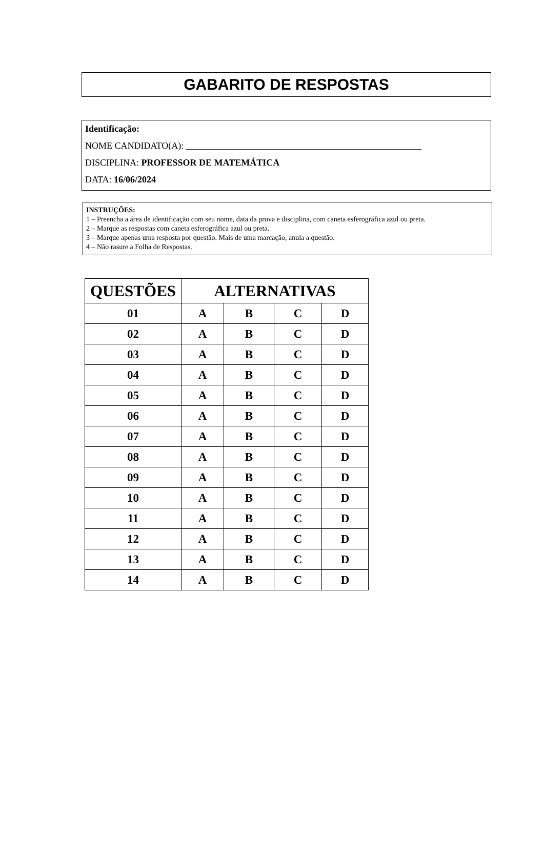GABARITO DE RESPOSTAS
Identificação:
NOME CANDIDATO(A): ___________________________________________________
DISCIPLINA: PROFESSOR DE MATEMÁTICA
DATA: 16/06/2024
INSTRUÇÕES:
1 – Preencha a área de identificação com seu nome, data da prova e disciplina, com caneta esferográfica azul ou preta.
2 – Marque as respostas com caneta esferográfica azul ou preta.
3 – Marque apenas uma resposta por questão. Mais de uma marcação, anula a questão.
4 – Não rasure a Folha de Respostas.
| QUESTÕES | ALTERNATIVAS | | | |
| --- | --- | --- | --- | --- |
| 01 | A | B | C | D |
| 02 | A | B | C | D |
| 03 | A | B | C | D |
| 04 | A | B | C | D |
| 05 | A | B | C | D |
| 06 | A | B | C | D |
| 07 | A | B | C | D |
| 08 | A | B | C | D |
| 09 | A | B | C | D |
| 10 | A | B | C | D |
| 11 | A | B | C | D |
| 12 | A | B | C | D |
| 13 | A | B | C | D |
| 14 | A | B | C | D |